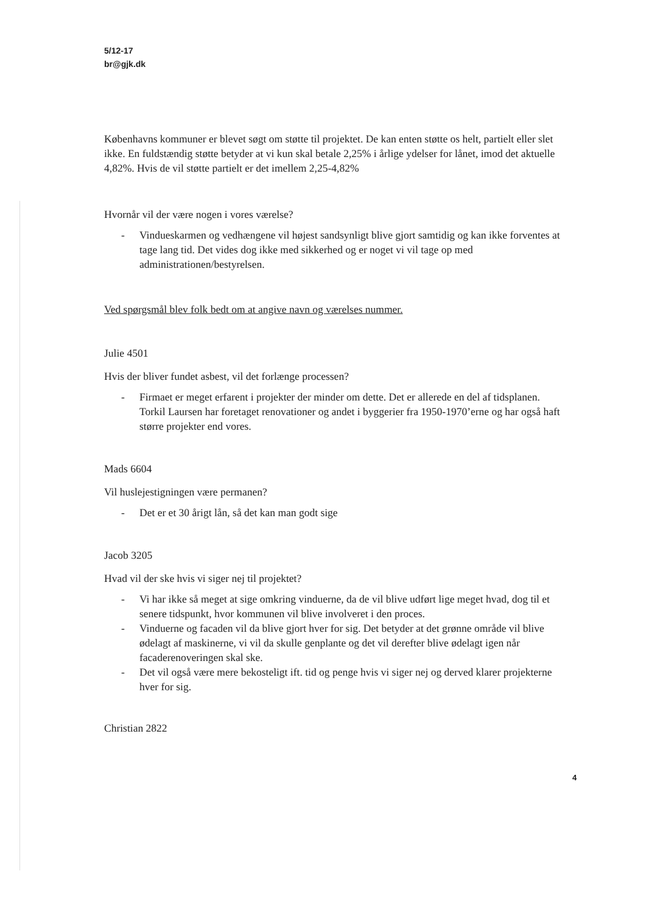5/12-17
br@gjk.dk
Københavns kommuner er blevet søgt om støtte til projektet. De kan enten støtte os helt, partielt eller slet ikke. En fuldstændig støtte betyder at vi kun skal betale 2,25% i årlige ydelser for lånet, imod det aktuelle 4,82%. Hvis de vil støtte partielt er det imellem 2,25-4,82%
Hvornår vil der være nogen i vores værelse?
- Vindueskarmen og vedhængene vil højest sandsynligt blive gjort samtidig og kan ikke forventes at tage lang tid. Det vides dog ikke med sikkerhed og er noget vi vil tage op med administrationen/bestyrelsen.
Ved spørgsmål blev folk bedt om at angive navn og værelses nummer.
Julie 4501
Hvis der bliver fundet asbest, vil det forlænge processen?
- Firmaet er meget erfarent i projekter der minder om dette. Det er allerede en del af tidsplanen. Torkil Laursen har foretaget renovationer og andet i byggerier fra 1950-1970’erne og har også haft større projekter end vores.
Mads 6604
Vil huslejestigningen være permanen?
- Det er et 30 årigt lån, så det kan man godt sige
Jacob 3205
Hvad vil der ske hvis vi siger nej til projektet?
- Vi har ikke så meget at sige omkring vinduerne, da de vil blive udført lige meget hvad, dog til et senere tidspunkt, hvor kommunen vil blive involveret i den proces.
- Vinduerne og facaden vil da blive gjort hver for sig. Det betyder at det grønne område vil blive ødelagt af maskinerne, vi vil da skulle genplante og det vil derefter blive ødelagt igen når facaderenoveringen skal ske.
- Det vil også være mere bekosteligt ift. tid og penge hvis vi siger nej og derved klarer projekterne hver for sig.
Christian 2822
4